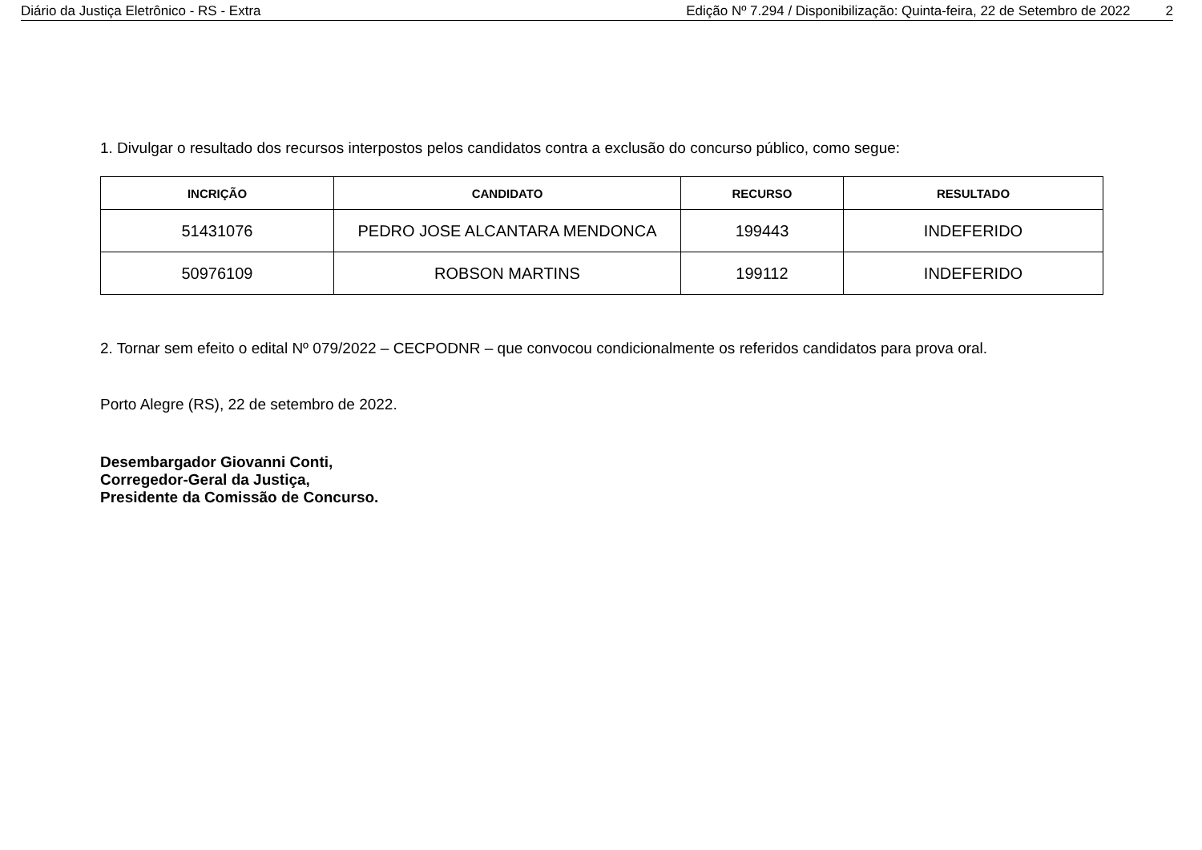Diário da Justiça Eletrônico - RS - Extra
Edição Nº 7.294 / Disponibilização: Quinta-feira, 22 de Setembro de 2022 2
1. Divulgar o resultado dos recursos interpostos pelos candidatos contra a exclusão do concurso público, como segue:
| INCRIÇÃO | CANDIDATO | RECURSO | RESULTADO |
| --- | --- | --- | --- |
| 51431076 | PEDRO JOSE ALCANTARA MENDONCA | 199443 | INDEFERIDO |
| 50976109 | ROBSON MARTINS | 199112 | INDEFERIDO |
2. Tornar sem efeito o edital Nº 079/2022 – CECPODNR – que convocou condicionalmente os referidos candidatos para prova oral.
Porto Alegre (RS), 22 de setembro de 2022.
Desembargador Giovanni Conti,
Corregedor-Geral da Justiça,
Presidente da Comissão de Concurso.